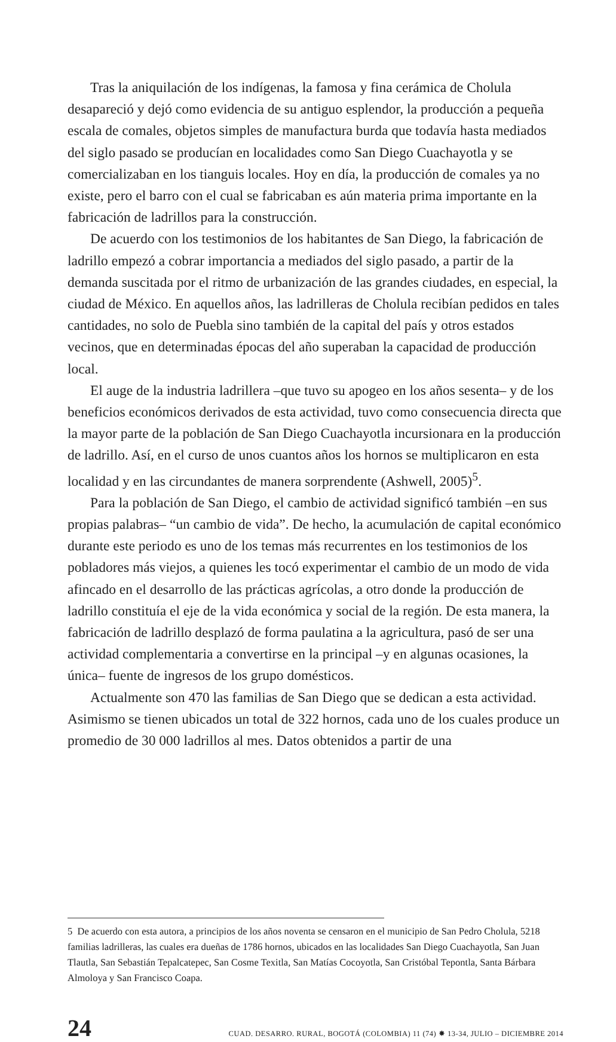Tras la aniquilación de los indígenas, la famosa y fina cerámica de Cholula desapareció y dejó como evidencia de su antiguo esplendor, la producción a pequeña escala de comales, objetos simples de manufactura burda que todavía hasta mediados del siglo pasado se producían en localidades como San Diego Cuachayotla y se comercializaban en los tianguis locales. Hoy en día, la producción de comales ya no existe, pero el barro con el cual se fabricaban es aún materia prima importante en la fabricación de ladrillos para la construcción.
De acuerdo con los testimonios de los habitantes de San Diego, la fabricación de ladrillo empezó a cobrar importancia a mediados del siglo pasado, a partir de la demanda suscitada por el ritmo de urbanización de las grandes ciudades, en especial, la ciudad de México. En aquellos años, las ladrilleras de Cholula recibían pedidos en tales cantidades, no solo de Puebla sino también de la capital del país y otros estados vecinos, que en determinadas épocas del año superaban la capacidad de producción local.
El auge de la industria ladrillera –que tuvo su apogeo en los años sesenta– y de los beneficios económicos derivados de esta actividad, tuvo como consecuencia directa que la mayor parte de la población de San Diego Cuachayotla incursionara en la producción de ladrillo. Así, en el curso de unos cuantos años los hornos se multiplicaron en esta localidad y en las circundantes de manera sorprendente (Ashwell, 2005)<sup>5</sup>.
Para la población de San Diego, el cambio de actividad significó también –en sus propias palabras– “un cambio de vida”. De hecho, la acumulación de capital económico durante este periodo es uno de los temas más recurrentes en los testimonios de los pobladores más viejos, a quienes les tocó experimentar el cambio de un modo de vida afincado en el desarrollo de las prácticas agrícolas, a otro donde la producción de ladrillo constituía el eje de la vida económica y social de la región. De esta manera, la fabricación de ladrillo desplazó de forma paulatina a la agricultura, pasó de ser una actividad complementaria a convertirse en la principal –y en algunas ocasiones, la única– fuente de ingresos de los grupo domésticos.
Actualmente son 470 las familias de San Diego que se dedican a esta actividad. Asimismo se tienen ubicados un total de 322 hornos, cada uno de los cuales produce un promedio de 30 000 ladrillos al mes. Datos obtenidos a partir de una
5 De acuerdo con esta autora, a principios de los años noventa se censaron en el municipio de San Pedro Cholula, 5218 familias ladrilleras, las cuales era dueñas de 1786 hornos, ubicados en las localidades San Diego Cuachayotla, San Juan Tlautla, San Sebastián Tepalcatepec, San Cosme Texitla, San Matías Cocoyotla, San Cristóbal Tepontla, Santa Bárbara Almoloya y San Francisco Coapa.
24 CUAD. DESARRO. RURAL, BOGOTÁ (COLOMBIA) 11 (74) ✸ 13-34, JULIO – DICIEMBRE 2014